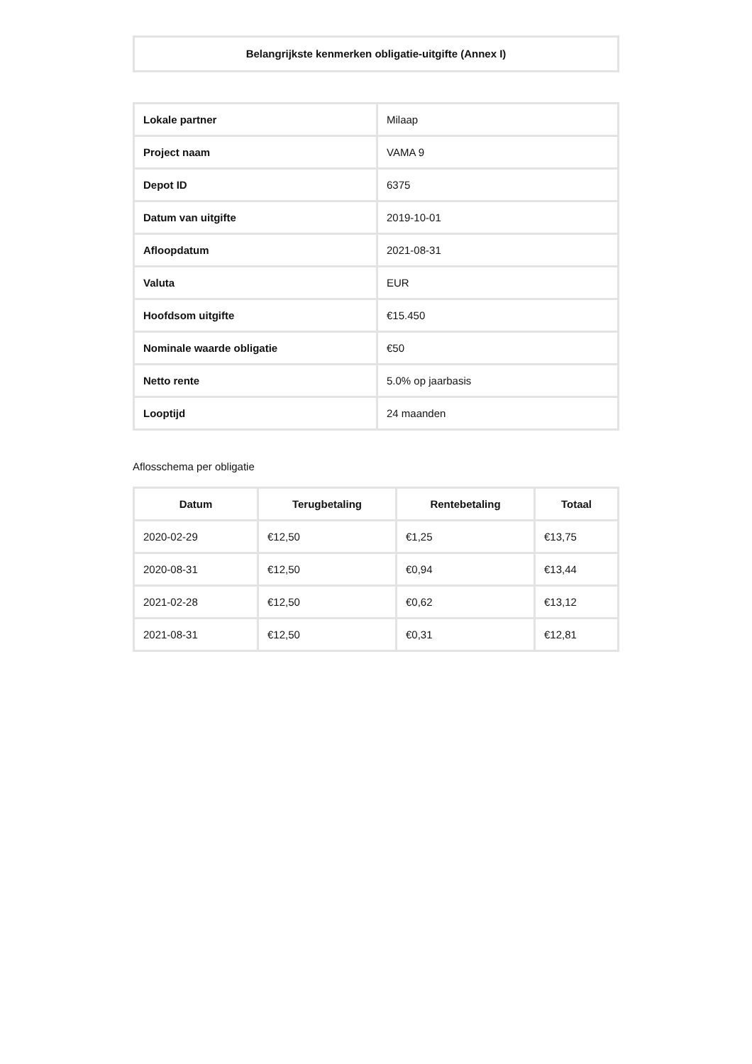Belangrijkste kenmerken obligatie-uitgifte (Annex I)
| Lokale partner | Milaap |
| Project naam | VAMA 9 |
| Depot ID | 6375 |
| Datum van uitgifte | 2019-10-01 |
| Afloopdatum | 2021-08-31 |
| Valuta | EUR |
| Hoofdsom uitgifte | €15.450 |
| Nominale waarde obligatie | €50 |
| Netto rente | 5.0% op jaarbasis |
| Looptijd | 24 maanden |
Aflosschema per obligatie
| Datum | Terugbetaling | Rentebetaling | Totaal |
| --- | --- | --- | --- |
| 2020-02-29 | €12,50 | €1,25 | €13,75 |
| 2020-08-31 | €12,50 | €0,94 | €13,44 |
| 2021-02-28 | €12,50 | €0,62 | €13,12 |
| 2021-08-31 | €12,50 | €0,31 | €12,81 |